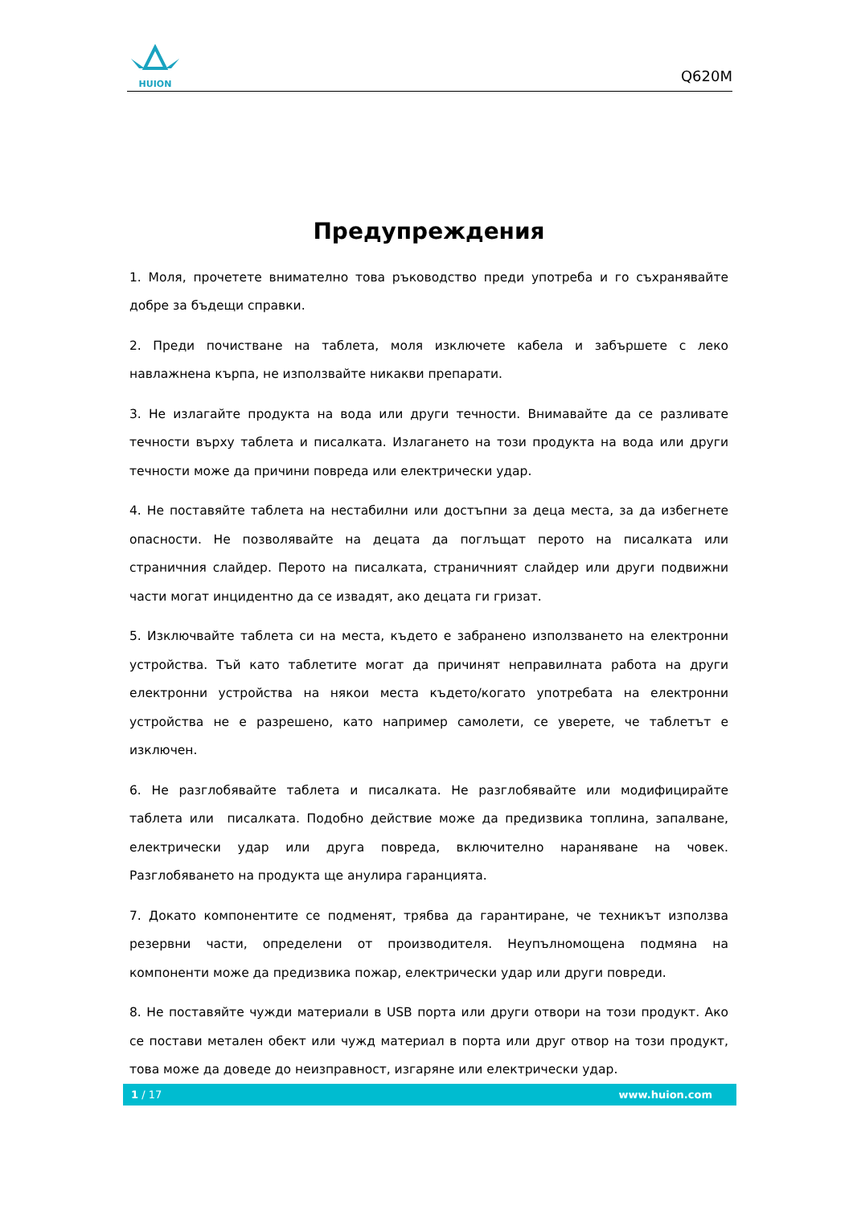HUION
Q620M
Предупреждения
1. Моля, прочетете внимателно това ръководство преди употреба и го съхранявайте добре за бъдещи справки.
2. Преди почистване на таблета, моля изключете кабела и забършете с леко навлажнена кърпа, не използвайте никакви препарати.
3. Не излагайте продукта на вода или други течности. Внимавайте да се разливате течности върху таблета и писалката. Излагането на този продукта на вода или други течности може да причини повреда или електрически удар.
4. Не поставяйте таблета на нестабилни или достъпни за деца места, за да избегнете опасности. Не позволявайте на децата да поглъщат перото на писалката или страничния слайдер. Перото на писалката, страничният слайдер или други подвижни части могат инцидентно да се извадят, ако децата ги гризат.
5. Изключвайте таблета си на места, където е забранено използването на електронни устройства. Тъй като таблетите могат да причинят неправилната работа на други електронни устройства на някои места където/когато употребата на електронни устройства не е разрешено, като например самолети, се уверете, че таблетът е изключен.
6. Не разглобявайте таблета и писалката. Не разглобявайте или модифицирайте таблета или писалката. Подобно действие може да предизвика топлина, запалване, електрически удар или друга повреда, включително нараняване на човек. Разглобяването на продукта ще анулира гаранцията.
7. Докато компонентите се подменят, трябва да гарантиране, че техникът използва резервни части, определени от производителя. Неупълномощена подмяна на компоненти може да предизвика пожар, електрически удар или други повреди.
8. Не поставяйте чужди материали в USB порта или други отвори на този продукт. Ако се постави метален обект или чужд материал в порта или друг отвор на този продукт, това може да доведе до неизправност, изгаряне или електрически удар.
1 / 17 www.huion.com